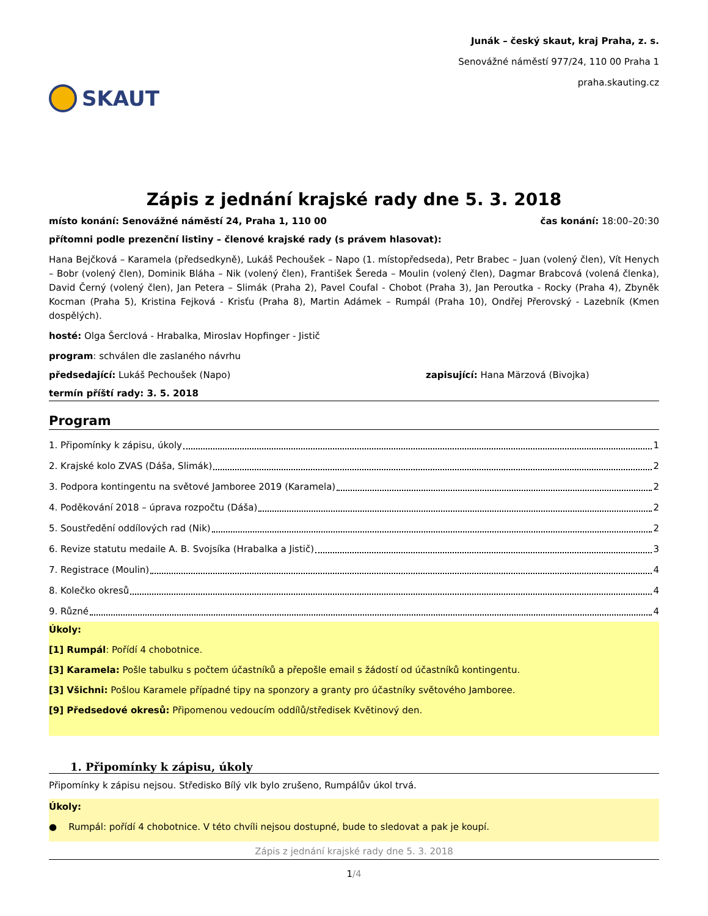SKAUT
Junák – český skaut, kraj Praha, z. s.
Senovážné náměstí 977/24, 110 00 Praha 1
praha.skauting.cz
Zápis z jednání krajské rady dne 5. 3. 2018
místo konání: Senovážné náměstí 24, Praha 1, 110 00 čas konání: 18:00–20:30
přítomni podle prezenční listiny – členové krajské rady (s právem hlasovat):
Hana Bejčková – Karamela (předsedkyně), Lukáš Pechoušek – Napo (1. místopředseda), Petr Brabec – Juan (volený člen), Vít Henych – Bobr (volený člen), Dominik Bláha – Nik (volený člen), František Šereda – Moulin (volený člen), Dagmar Brabcová (volená členka), David Černý (volený člen), Jan Petera – Slimák (Praha 2), Pavel Coufal - Chobot (Praha 3), Jan Peroutka - Rocky (Praha 4), Zbyněk Kocman (Praha 5), Kristina Fejková - Krisťu (Praha 8), Martin Adámek – Rumpál (Praha 10), Ondřej Přerovský - Lazebník (Kmen dospělých).
hosté: Olga Šerclová - Hrabalka, Miroslav Hopfinger - Jistič
program: schválen dle zaslaného návrhu
předsedající: Lukáš Pechoušek (Napo) zapisující: Hana Märzová (Bivojka)
termín příští rady: 3. 5. 2018
Program
1. Připomínky k zápisu, úkoly 1
2. Krajské kolo ZVAS (Dáša, Slimák) 2
3. Podpora kontingentu na světové Jamboree 2019 (Karamela) 2
4. Poděkování 2018 – úprava rozpočtu (Dáša) 2
5. Soustředění oddílových rad (Nik) 2
6. Revize statutu medaile A. B. Svojsíka (Hrabalka a Jistič) 3
7. Registrace (Moulin) 4
8. Kolečko okresů 4
9. Různé 4
Úkoly:
[1] Rumpál: Pořídí 4 chobotnice.
[3] Karamela: Pošle tabulku s počtem účastníků a přepošle email s žádostí od účastníků kontingentu.
[3] Všichni: Pošlou Karamele případné tipy na sponzory a granty pro účastníky světového Jamboree.
[9] Předsedové okresů: Připomenou vedoucím oddílů/středisek Květinový den.
1. Připomínky k zápisu, úkoly
Připomínky k zápisu nejsou. Středisko Bílý vlk bylo zrušeno, Rumpálův úkol trvá.
Úkoly:
● Rumpál: pořídí 4 chobotnice. V této chvíli nejsou dostupné, bude to sledovat a pak je koupí.
Zápis z jednání krajské rady dne 5. 3. 2018
1/4